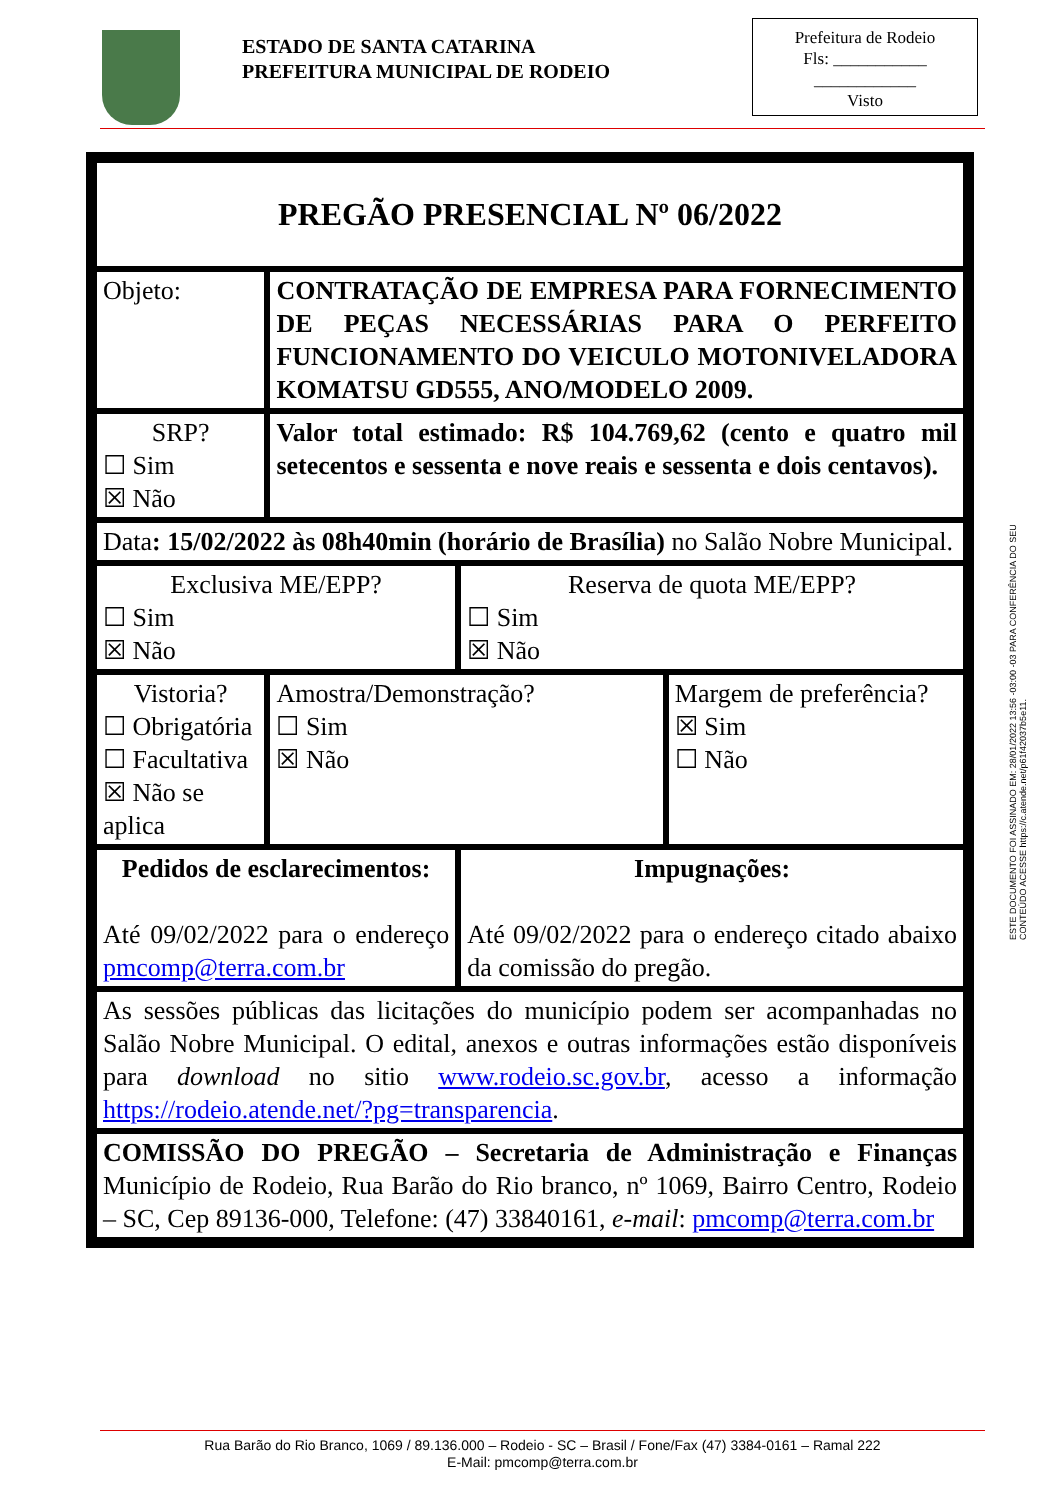ESTADO DE SANTA CATARINA
PREFEITURA MUNICIPAL DE RODEIO
Prefeitura de Rodeio
Fls: ___________
____________
Visto
| PREGÃO PRESENCIAL Nº 06/2022 | | | |
| Objeto: | CONTRATAÇÃO DE EMPRESA PARA FORNECIMENTO DE PEÇAS NECESSÁRIAS PARA O PERFEITO FUNCIONAMENTO DO VEICULO MOTONIVELADORA KOMATSU GD555, ANO/MODELO 2009. | | |
| SRP? ☐ Sim ☒ Não | Valor total estimado: R$ 104.769,62 (cento e quatro mil setecentos e sessenta e nove reais e sessenta e dois centavos). | | |
| Data : 15/02/2022 às 08h40min (horário de Brasília) no Salão Nobre Municipal. | | | |
| Exclusiva ME/EPP? ☐ Sim ☒ Não | | Reserva de quota ME/EPP? ☐ Sim ☒ Não | |
| Vistoria? ☐ Obrigatória ☐ Facultativa ☒ Não se aplica | Amostra/Demonstração? ☐ Sim ☒ Não | | Margem de preferência? ☒ Sim ☐ Não |
| Pedidos de esclarecimentos: Até 09/02/2022 para o endereço pmcomp@terra.com.br | | Impugnações: Até 09/02/2022 para o endereço citado abaixo da comissão do pregão. | |
| As sessões públicas das licitações do município podem ser acompanhadas no Salão Nobre Municipal. O edital, anexos e outras informações estão disponíveis para download no sitio www.rodeio.sc.gov.br , acesso a informação https://rodeio.atende.net/?pg=transparencia . | | | |
| COMISSÃO DO PREGÃO – Secretaria de Administração e Finanças Município de Rodeio, Rua Barão do Rio branco, nº 1069, Bairro Centro, Rodeio – SC, Cep 89136-000, Telefone: (47) 33840161, e-mail : pmcomp@terra.com.br | | | |
ESTE DOCUMENTO FOI ASSINADO EM: 28/01/2022 13:56 -03:00 -03 PARA CONFERÊNCIA DO SEU CONTEÚDO ACESSE https://c.atende.net/p61f42037b5e11.
Rua Barão do Rio Branco, 1069 / 89.136.000 – Rodeio - SC – Brasil / Fone/Fax (47) 3384-0161 – Ramal 222
E-Mail: pmcomp@terra.com.br